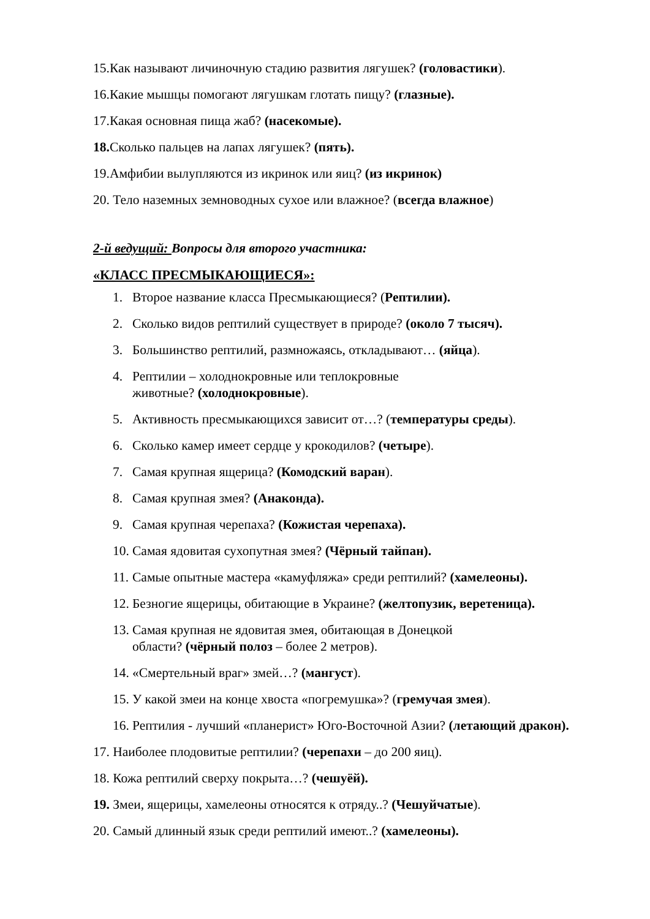15.Как называют личиночную стадию развития лягушек? (головастики).
16.Какие мышцы помогают лягушкам глотать пищу? (глазные).
17.Какая основная пища жаб? (насекомые).
18. Сколько пальцев на лапах лягушек? (пять).
19.Амфибии вылупляются из икринок или яиц? (из икринок)
20. Тело наземных земноводных сухое или влажное? (всегда влажное)
2-й ведущий: Вопросы для второго участника:
«КЛАСС ПРЕСМЫКАЮЩИЕСЯ»:
1. Второе название класса Пресмыкающиеся? (Рептилии).
2. Сколько видов рептилий существует в природе? (около 7 тысяч).
3. Большинство рептилий, размножаясь, откладывают… (яйца).
4. Рептилии – холоднокровные или теплокровные
животные? (холоднокровные).
5. Активность пресмыкающихся зависит от…? (температуры среды).
6. Сколько камер имеет сердце у крокодилов? (четыре).
7. Самая крупная ящерица? (Комодский варан).
8. Самая крупная змея? (Анаконда).
9. Самая крупная черепаха? (Кожистая черепаха).
10. Самая ядовитая сухопутная змея? (Чёрный тайпан).
11. Самые опытные мастера «камуфляжа» среди рептилий? (хамелеоны).
12. Безногие ящерицы, обитающие в Украине? (желтопузик, веретеница).
13. Самая крупная не ядовитая змея, обитающая в Донецкой
области? (чёрный полоз – более 2 метров).
14. «Смертельный враг» змей…? (мангуст).
15. У какой змеи на конце хвоста «погремушка»? (гремучая змея).
16. Рептилия - лучший «планерист» Юго-Восточной Азии? (летающий дракон).
17. Наиболее плодовитые рептилии? (черепахи – до 200 яиц).
18. Кожа рептилий сверху покрыта…? (чешуёй).
19. Змеи, ящерицы, хамелеоны относятся к отряду..? (Чешуйчатые).
20. Самый длинный язык среди рептилий имеют..? (хамелеоны).